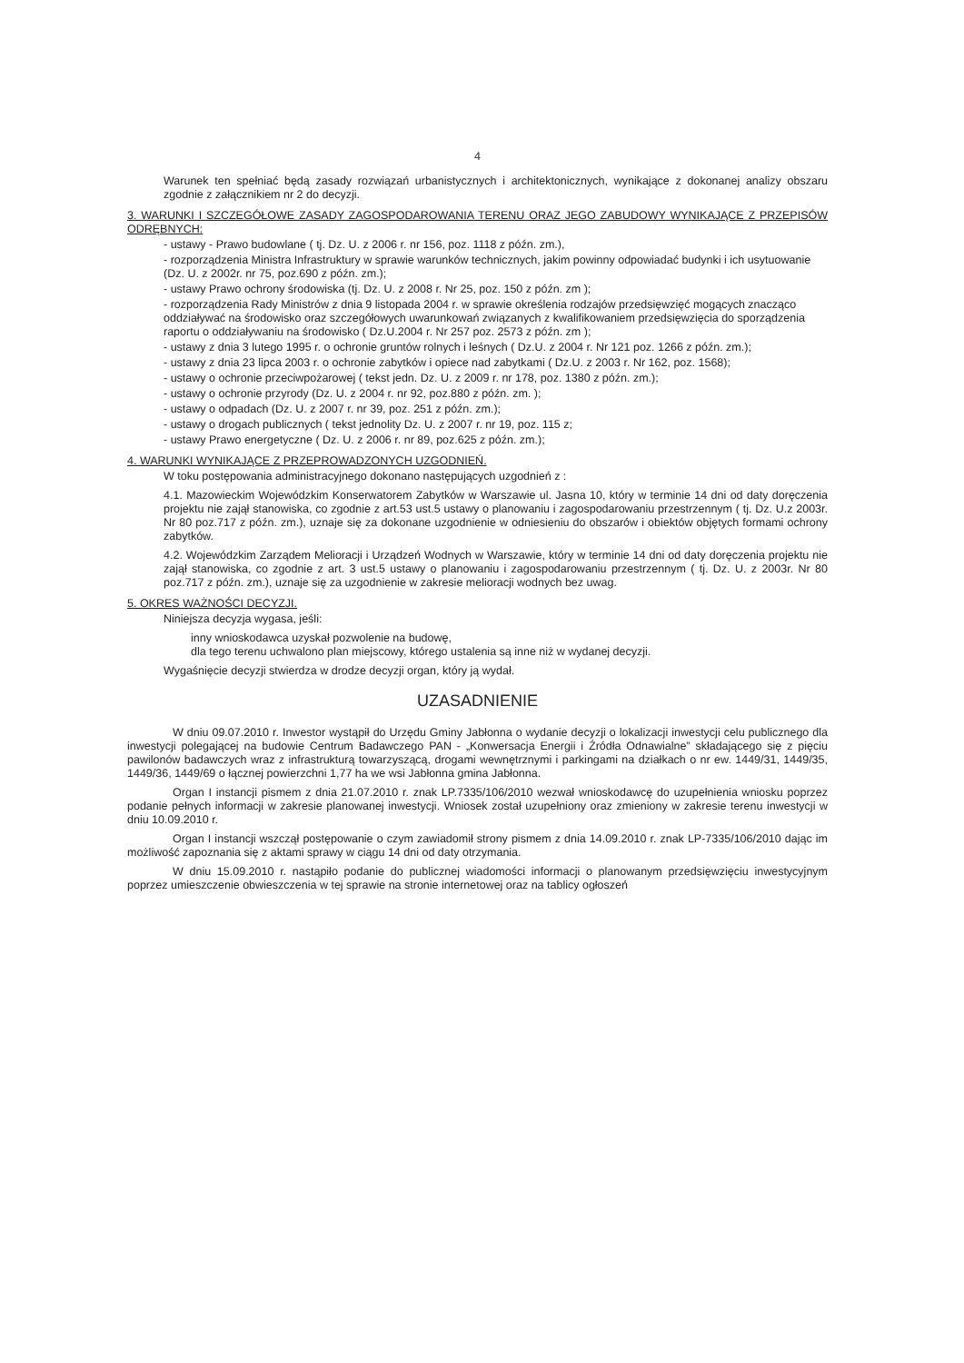4
Warunek ten spełniać będą zasady rozwiązań urbanistycznych i architektonicznych, wynikające z dokonanej analizy obszaru zgodnie z załącznikiem nr 2 do decyzji.
3. WARUNKI I SZCZEGÓŁOWE ZASADY ZAGOSPODAROWANIA TERENU ORAZ JEGO ZABUDOWY WYNIKAJĄCE Z PRZEPISÓW ODRĘBNYCH:
- ustawy - Prawo budowlane ( tj. Dz. U. z 2006 r. nr 156, poz. 1118 z późn. zm.),
- rozporządzenia Ministra Infrastruktury w sprawie warunków technicznych, jakim powinny odpowiadać budynki i ich usytuowanie (Dz. U. z 2002r. nr 75, poz.690 z późn. zm.);
- ustawy Prawo ochrony środowiska (tj. Dz. U. z 2008 r. Nr 25, poz. 150 z późn. zm );
- rozporządzenia Rady Ministrów z dnia 9 listopada 2004 r. w sprawie określenia rodzajów przedsięwzięć mogących znacząco oddziaływać na środowisko oraz szczegółowych uwarunkowań związanych z kwalifikowaniem przedsięwzięcia do sporządzenia raportu o oddziaływaniu na środowisko ( Dz.U.2004 r. Nr 257 poz. 2573 z późn. zm );
- ustawy z dnia 3 lutego 1995 r. o ochronie gruntów rolnych i leśnych ( Dz.U. z 2004 r. Nr 121 poz. 1266 z późn. zm.);
- ustawy z dnia 23 lipca 2003 r. o ochronie zabytków i opiece nad zabytkami ( Dz.U. z 2003 r. Nr 162, poz. 1568);
- ustawy o ochronie przeciwpożarowej ( tekst jedn. Dz. U. z 2009 r. nr 178, poz. 1380 z późn. zm.);
- ustawy o ochronie przyrody (Dz. U. z 2004 r. nr 92, poz.880 z późn. zm. );
- ustawy o odpadach (Dz. U. z 2007 r. nr 39, poz. 251 z późn. zm.);
- ustawy o drogach publicznych ( tekst jednolity Dz. U. z 2007 r. nr 19, poz. 115 z;
- ustawy Prawo energetyczne ( Dz. U. z 2006 r. nr 89, poz.625 z późn. zm.);
4. WARUNKI WYNIKAJĄCE Z PRZEPROWADZONYCH UZGODNIEŃ.
W toku postępowania administracyjnego dokonano następujących uzgodnień z :
4.1. Mazowieckim Wojewódzkim Konserwatorem Zabytków w Warszawie ul. Jasna 10, który w terminie 14 dni od daty doręczenia projektu nie zajął stanowiska, co zgodnie z art.53 ust.5 ustawy o planowaniu i zagospodarowaniu przestrzennym ( tj. Dz. U.z 2003r. Nr 80 poz.717 z późn. zm.), uznaje się za dokonane uzgodnienie w odniesieniu do obszarów i obiektów objętych formami ochrony zabytków.
4.2. Wojewódzkim Zarządem Melioracji i Urządzeń Wodnych w Warszawie, który w terminie 14 dni od daty doręczenia projektu nie zajął stanowiska, co zgodnie z art. 3 ust.5 ustawy o planowaniu i zagospodarowaniu przestrzennym ( tj. Dz. U. z 2003r. Nr 80 poz.717 z późn. zm.), uznaje się za uzgodnienie w zakresie melioracji wodnych bez uwag.
5. OKRES WAŻNOŚCI DECYZJI.
Niniejsza decyzja wygasa, jeśli:
inny wnioskodawca uzyskał pozwolenie na budowę,
dla tego terenu uchwalono plan miejscowy, którego ustalenia są inne niż w wydanej decyzji.
Wygaśnięcie decyzji stwierdza w drodze decyzji organ, który ją wydał.
UZASADNIENIE
W dniu 09.07.2010 r. Inwestor wystąpił do Urzędu Gminy Jabłonna o wydanie decyzji o lokalizacji inwestycji celu publicznego dla inwestycji polegającej na budowie Centrum Badawczego PAN - „Konwersacja Energii i Źródła Odnawialne” składającego się z pięciu pawilonów badawczych wraz z infrastrukturą towarzyszącą, drogami wewnętrznymi i parkingami na działkach o nr ew. 1449/31, 1449/35, 1449/36, 1449/69 o łącznej powierzchni 1,77 ha we wsi Jabłonna gmina Jabłonna.
Organ I instancji pismem z dnia 21.07.2010 r. znak LP.7335/106/2010 wezwał wnioskodawcę do uzupełnienia wniosku poprzez podanie pełnych informacji w zakresie planowanej inwestycji. Wniosek został uzupełniony oraz zmieniony w zakresie terenu inwestycji w dniu 10.09.2010 r.
Organ I instancji wszczął postępowanie o czym zawiadomił strony pismem z dnia 14.09.2010 r. znak LP-7335/106/2010 dając im możliwość zapoznania się z aktami sprawy w ciągu 14 dni od daty otrzymania.
W dniu 15.09.2010 r. nastąpiło podanie do publicznej wiadomości informacji o planowanym przedsięwzięciu inwestycyjnym poprzez umieszczenie obwieszczenia w tej sprawie na stronie internetowej oraz na tablicy ogłoszeń